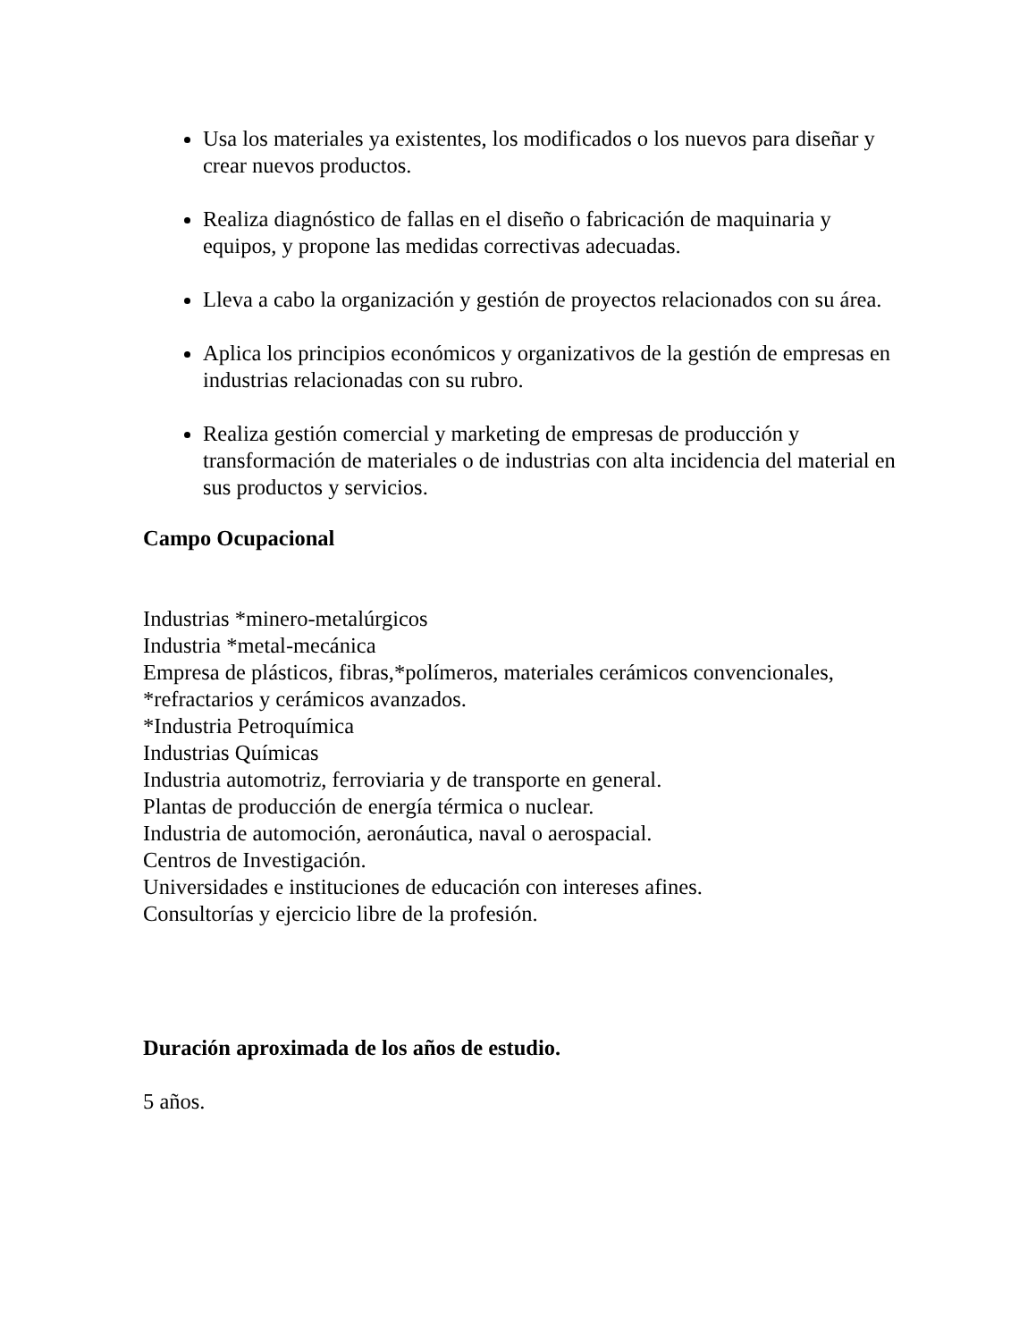Usa los materiales ya existentes, los modificados o los nuevos para diseñar y crear nuevos productos.
Realiza diagnóstico de fallas en el diseño o fabricación de maquinaria y equipos, y propone las medidas correctivas adecuadas.
Lleva a cabo la organización y gestión de proyectos relacionados con su área.
Aplica los principios económicos y organizativos de la gestión de empresas en industrias relacionadas con su rubro.
Realiza gestión comercial y marketing de empresas de producción y transformación de materiales o de industrias con alta incidencia del material en sus productos y servicios.
Campo Ocupacional
Industrias *minero-metalúrgicos
Industria *metal-mecánica
Empresa de plásticos, fibras,*polímeros, materiales cerámicos convencionales, *refractarios y cerámicos avanzados.
*Industria Petroquímica
Industrias Químicas
Industria automotriz, ferroviaria y de transporte en general.
Plantas de producción de energía térmica o nuclear.
Industria de automoción, aeronáutica, naval o aerospacial.
Centros de Investigación.
Universidades e instituciones de educación con intereses afines.
Consultorías y ejercicio libre de la profesión.
Duración aproximada de los años de estudio.
5 años.